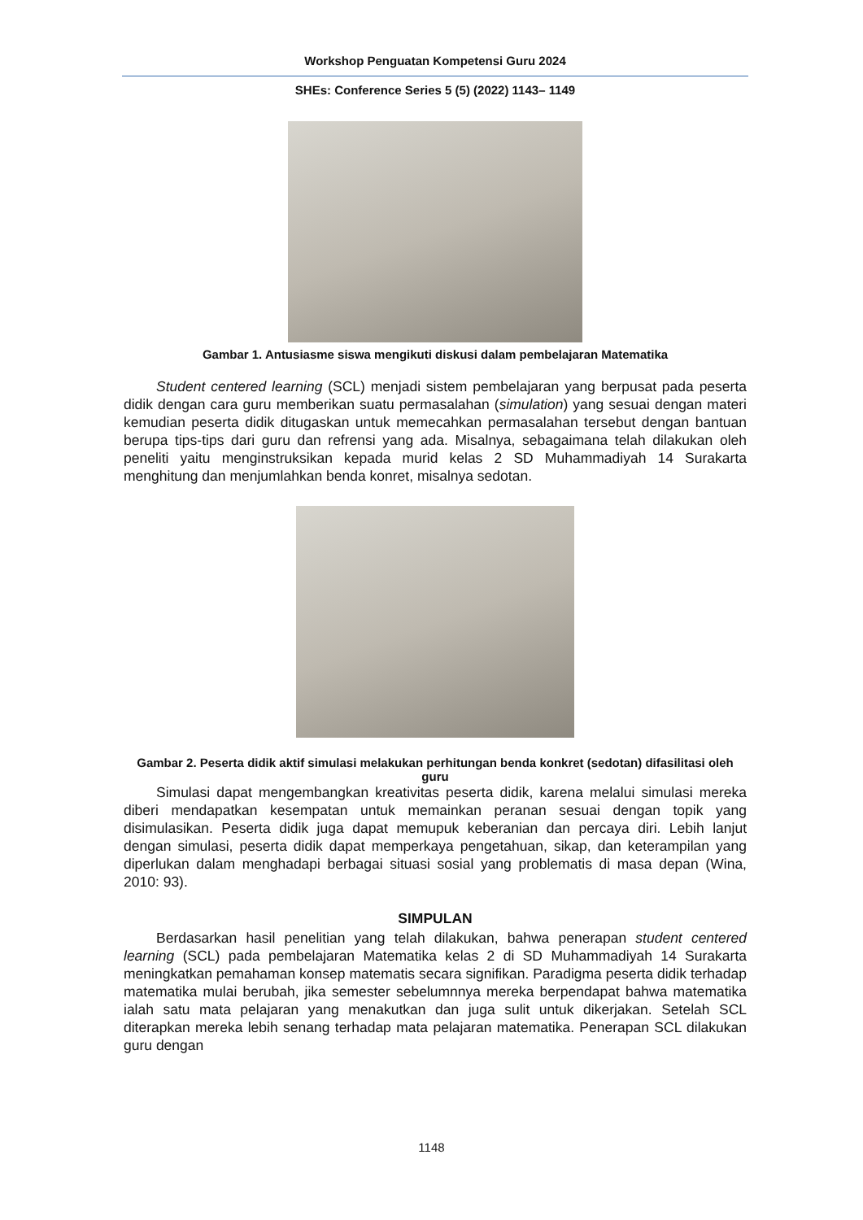Workshop Penguatan Kompetensi Guru 2024
SHEs: Conference Series 5 (5) (2022) 1143– 1149
Gambar 1. Antusiasme siswa mengikuti diskusi dalam pembelajaran Matematika
Student centered learning (SCL) menjadi sistem pembelajaran yang berpusat pada peserta didik dengan cara guru memberikan suatu permasalahan (simulation) yang sesuai dengan materi kemudian peserta didik ditugaskan untuk memecahkan permasalahan tersebut dengan bantuan berupa tips-tips dari guru dan refrensi yang ada. Misalnya, sebagaimana telah dilakukan oleh peneliti yaitu menginstruksikan kepada murid kelas 2 SD Muhammadiyah 14 Surakarta menghitung dan menjumlahkan benda konret, misalnya sedotan.
Gambar 2. Peserta didik aktif simulasi melakukan perhitungan benda konkret (sedotan) difasilitasi oleh guru
Simulasi dapat mengembangkan kreativitas peserta didik, karena melalui simulasi mereka diberi mendapatkan kesempatan untuk memainkan peranan sesuai dengan topik yang disimulasikan. Peserta didik juga dapat memupuk keberanian dan percaya diri. Lebih lanjut dengan simulasi, peserta didik dapat memperkaya pengetahuan, sikap, dan keterampilan yang diperlukan dalam menghadapi berbagai situasi sosial yang problematis di masa depan (Wina, 2010: 93).
SIMPULAN
Berdasarkan hasil penelitian yang telah dilakukan, bahwa penerapan student centered learning (SCL) pada pembelajaran Matematika kelas 2 di SD Muhammadiyah 14 Surakarta meningkatkan pemahaman konsep matematis secara signifikan. Paradigma peserta didik terhadap matematika mulai berubah, jika semester sebelumnnya mereka berpendapat bahwa matematika ialah satu mata pelajaran yang menakutkan dan juga sulit untuk dikerjakan. Setelah SCL diterapkan mereka lebih senang terhadap mata pelajaran matematika. Penerapan SCL dilakukan guru dengan
1148